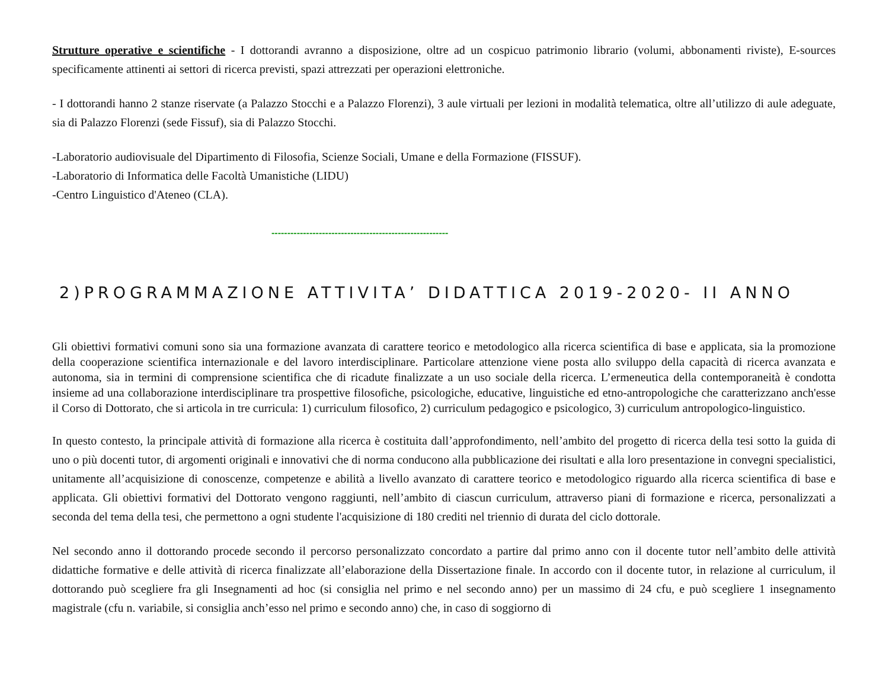Strutture operative e scientifiche - I dottorandi avranno a disposizione, oltre ad un cospicuo patrimonio librario (volumi, abbonamenti riviste), E-sources specificamente attinenti ai settori di ricerca previsti, spazi attrezzati per operazioni elettroniche.
- I dottorandi hanno 2 stanze riservate (a Palazzo Stocchi e a Palazzo Florenzi), 3 aule virtuali per lezioni in modalità telematica, oltre all’utilizzo di aule adeguate, sia di Palazzo Florenzi (sede Fissuf), sia di Palazzo Stocchi.
-Laboratorio audiovisuale del Dipartimento di Filosofia, Scienze Sociali, Umane e della Formazione (FISSUF).
-Laboratorio di Informatica delle Facoltà Umanistiche (LIDU)
-Centro Linguistico d'Ateneo (CLA).
--------------------------------------------------------
2)PROGRAMMAZIONE ATTIVITA’ DIDATTICA 2019-2020- II ANNO
Gli obiettivi formativi comuni sono sia una formazione avanzata di carattere teorico e metodologico alla ricerca scientifica di base e applicata, sia la promozione della cooperazione scientifica internazionale e del lavoro interdisciplinare. Particolare attenzione viene posta allo sviluppo della capacità di ricerca avanzata e autonoma, sia in termini di comprensione scientifica che di ricadute finalizzate a un uso sociale della ricerca. L’ermeneutica della contemporaneità è condotta insieme ad una collaborazione interdisciplinare tra prospettive filosofiche, psicologiche, educative, linguistiche ed etno-antropologiche che caratterizzano anch'esse il Corso di Dottorato, che si articola in tre curricula: 1) curriculum filosofico, 2) curriculum pedagogico e psicologico, 3) curriculum antropologico-linguistico.
In questo contesto, la principale attività di formazione alla ricerca è costituita dall’approfondimento, nell’ambito del progetto di ricerca della tesi sotto la guida di uno o più docenti tutor, di argomenti originali e innovativi che di norma conducono alla pubblicazione dei risultati e alla loro presentazione in convegni specialistici, unitamente all’acquisizione di conoscenze, competenze e abilità a livello avanzato di carattere teorico e metodologico riguardo alla ricerca scientifica di base e applicata. Gli obiettivi formativi del Dottorato vengono raggiunti, nell’ambito di ciascun curriculum, attraverso piani di formazione e ricerca, personalizzati a seconda del tema della tesi, che permettono a ogni studente l'acquisizione di 180 crediti nel triennio di durata del ciclo dottorale.
Nel secondo anno il dottorando procede secondo il percorso personalizzato concordato a partire dal primo anno con il docente tutor nell’ambito delle attività didattiche formative e delle attività di ricerca finalizzate all’elaborazione della Dissertazione finale. In accordo con il docente tutor, in relazione al curriculum, il dottorando può scegliere fra gli Insegnamenti ad hoc (si consiglia nel primo e nel secondo anno) per un massimo di 24 cfu, e può scegliere 1 insegnamento magistrale (cfu n. variabile, si consiglia anch’esso nel primo e secondo anno) che, in caso di soggiorno di